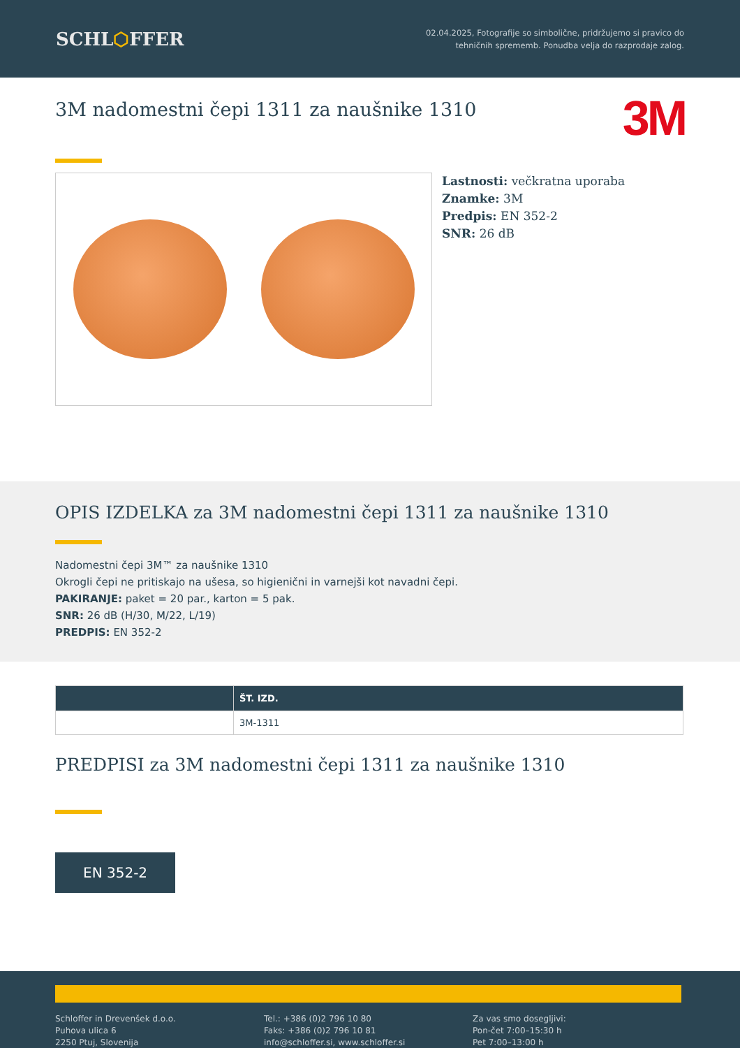SCHL⬡FFER
02.04.2025, Fotografije so simbolične, pridržujemo si pravico do
tehničnih sprememb. Ponudba velja do razprodaje zalog.
3M nadomestni čepi 1311 za naušnike 1310
3M
Lastnosti: večkratna uporaba
Znamke: 3M
Predpis: EN 352-2
SNR: 26 dB
OPIS IZDELKA za 3M nadomestni čepi 1311 za naušnike 1310
Nadomestni čepi 3M™ za naušnike 1310
Okrogli čepi ne pritiskajo na ušesa, so higienični in varnejši kot navadni čepi.
PAKIRANJE: paket = 20 par., karton = 5 pak.
SNR: 26 dB (H/30, M/22, L/19)
PREDPIS: EN 352-2
| | ŠT. IZD. |
| --- | --- |
| | 3M-1311 |
PREDPISI za 3M nadomestni čepi 1311 za naušnike 1310
EN 352-2
Schloffer in Drevenšek d.o.o.
Puhova ulica 6
2250 Ptuj, Slovenija
Tel.: +386 (0)2 796 10 80
Faks: +386 (0)2 796 10 81
info@schloffer.si, www.schloffer.si
Za vas smo dosegljivi:
Pon-čet 7:00–15:30 h
Pet 7:00–13:00 h